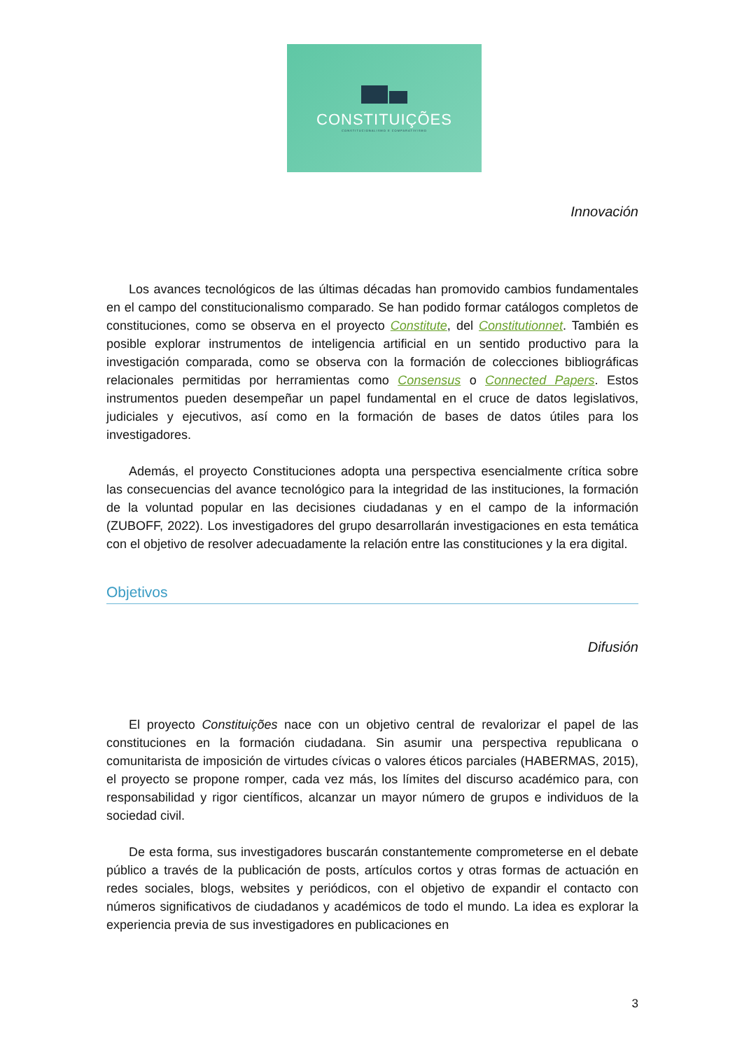CONSTITUIÇÕES
CONSTITUCIONALISMO E COMPARATIVISMO
Innovación
Los avances tecnológicos de las últimas décadas han promovido cambios fundamentales en el campo del constitucionalismo comparado. Se han podido formar catálogos completos de constituciones, como se observa en el proyecto Constitute, del Constitutionnet. También es posible explorar instrumentos de inteligencia artificial en un sentido productivo para la investigación comparada, como se observa con la formación de colecciones bibliográficas relacionales permitidas por herramientas como Consensus o Connected Papers. Estos instrumentos pueden desempeñar un papel fundamental en el cruce de datos legislativos, judiciales y ejecutivos, así como en la formación de bases de datos útiles para los investigadores.
Además, el proyecto Constituciones adopta una perspectiva esencialmente crítica sobre las consecuencias del avance tecnológico para la integridad de las instituciones, la formación de la voluntad popular en las decisiones ciudadanas y en el campo de la información (ZUBOFF, 2022). Los investigadores del grupo desarrollarán investigaciones en esta temática con el objetivo de resolver adecuadamente la relación entre las constituciones y la era digital.
Objetivos
Difusión
El proyecto Constituições nace con un objetivo central de revalorizar el papel de las constituciones en la formación ciudadana. Sin asumir una perspectiva republicana o comunitarista de imposición de virtudes cívicas o valores éticos parciales (HABERMAS, 2015), el proyecto se propone romper, cada vez más, los límites del discurso académico para, con responsabilidad y rigor científicos, alcanzar un mayor número de grupos e individuos de la sociedad civil.
De esta forma, sus investigadores buscarán constantemente comprometerse en el debate público a través de la publicación de posts, artículos cortos y otras formas de actuación en redes sociales, blogs, websites y periódicos, con el objetivo de expandir el contacto con números significativos de ciudadanos y académicos de todo el mundo. La idea es explorar la experiencia previa de sus investigadores en publicaciones en
3